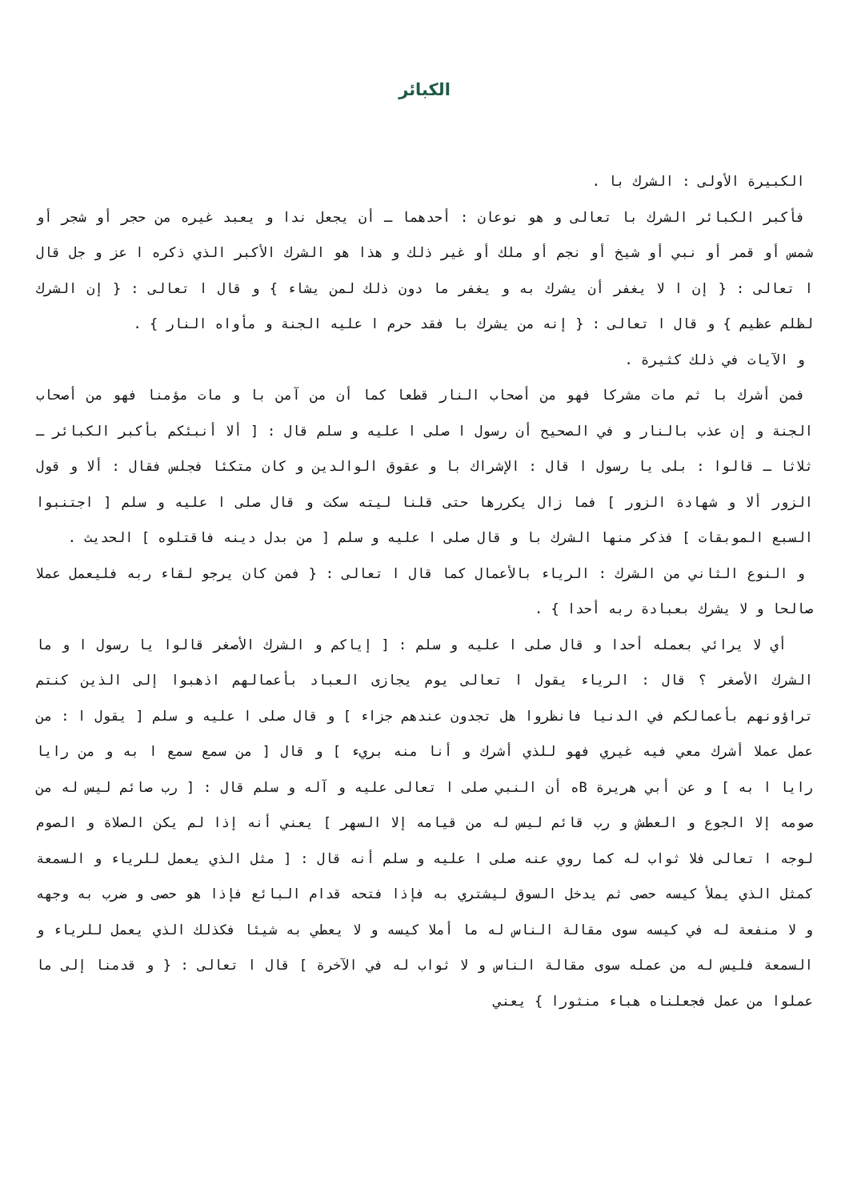الكبائر
الكبيرة الأولى : الشرك با .
فأكبر الكبائر الشرك با تعالى و هو نوعان : أحدهما ـ أن يجعل ندا و يعبد غيره من حجر أو شجر أو شمس أو قمر أو نبي أو شيخ أو نجم أو ملك أو غير ذلك و هذا هو الشرك الأكبر الذي ذكره ا عز و جل قال ا تعالى : { إن ا لا يغفر أن يشرك به و يغفر ما دون ذلك لمن يشاء } و قال ا تعالى : { إن الشرك لظلم عظيم } و قال ا تعالى : { إنه من يشرك با فقد حرم ا عليه الجنة و مأواه النار } .
و الآيات في ذلك كثيرة .
فمن أشرك با ثم مات مشركا فهو من أصحاب النار قطعا كما أن من آمن با و مات مؤمنا فهو من أصحاب الجنة و إن عذب بالنار و في الصحيح أن رسول ا صلى ا عليه و سلم قال : [ ألا أنبئكم بأكبر الكبائر ـ ثلاثا ـ قالوا : بلى يا رسول ا قال : الإشراك با و عقوق الوالدين و كان متكئا فجلس فقال : ألا و قول الزور ألا و شهادة الزور ] فما زال يكررها حتى قلنا ليته سكت و قال صلى ا عليه و سلم [ اجتنبوا السبع الموبقات ] فذكر منها الشرك با و قال صلى ا عليه و سلم [ من بدل دينه فاقتلوه ] الحديث .
و النوع الثاني من الشرك : الرياء بالأعمال كما قال ا تعالى : { فمن كان يرجو لقاء ربه فليعمل عملا صالحا و لا يشرك بعبادة ربه أحدا } .
أي لا يرائي بعمله أحدا و قال صلى ا عليه و سلم : [ إياكم و الشرك الأصغر قالوا يا رسول ا و ما الشرك الأصغر ؟ قال : الرياء يقول ا تعالى يوم يجازى العباد بأعمالهم اذهبوا إلى الذين كنتم تراؤونهم بأعمالكم في الدنيا فانظروا هل تجدون عندهم جزاء ] و قال صلى ا عليه و سلم [ يقول ا : من عمل عملا أشرك معي فيه غيري فهو للذي أشرك و أنا منه بريء ] و قال [ من سمع سمع ا به و من رايا رايا ا به ] و عن أبي هريرة Bه أن النبي صلى ا تعالى عليه و آله و سلم قال : [ رب صائم ليس له من صومه إلا الجوع و العطش و رب قائم ليس له من قيامه إلا السهر ] يعني أنه إذا لم يكن الصلاة و الصوم لوجه ا تعالى فلا ثواب له كما روي عنه صلى ا عليه و سلم أنه قال : [ مثل الذي يعمل للرياء و السمعة كمثل الذي يملأ كيسه حصى ثم يدخل السوق ليشتري به فإذا فتحه قدام البائع فإذا هو حصى و ضرب به وجهه و لا منفعة له في كيسه سوى مقالة الناس له ما أملا كيسه و لا يعطي به شيئا فكذلك الذي يعمل للرياء و السمعة فليس له من عمله سوى مقالة الناس و لا ثواب له في الآخرة ] قال ا تعالى : { و قدمنا إلى ما عملوا من عمل فجعلناه هباء منثورا } يعني